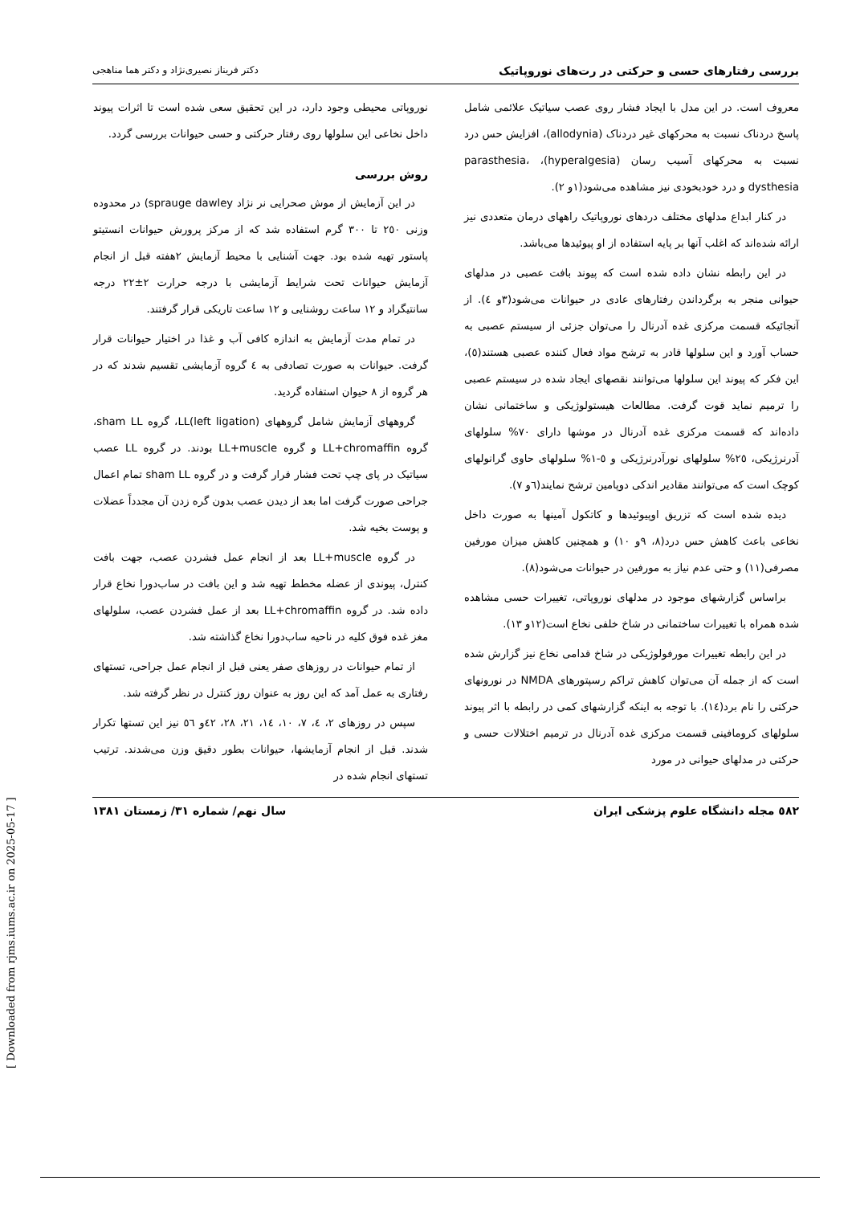بررسی رفتارهای حسی و حرکتی در رت‌های نوروپاتیک دکتر فریناز نصیری‌نژاد و دکتر هما مناهجی
معروف است. در این مدل با ایجاد فشار روی عصب سیاتیک علائمی شامل پاسخ دردناک نسبت به محرکهای غیر دردناک (allodynia)، افزایش حس درد نسبت به محرکهای آسیب رسان (hyperalgesia)، parasthesia، dysthesia و درد خودبخودی نیز مشاهده می‌شود(۱و ۲).
در کنار ابداع مدلهای مختلف دردهای نوروپاتیک راههای درمان متعددی نیز ارائه شده‌اند که اغلب آنها بر پایه استفاده از او پیوئیدها می‌باشد.
در این رابطه نشان داده شده است که پیوند بافت عصبی در مدلهای حیوانی منجر به برگرداندن رفتارهای عادی در حیوانات می‌شود(۳و ٤). از آنجائیکه قسمت مرکزی غده آدرنال را می‌توان جزئی از سیستم عصبی به حساب آورد و این سلولها قادر به ترشح مواد فعال کننده عصبی هستند(٥)، این فکر که پیوند این سلولها می‌توانند نقصهای ایجاد شده در سیستم عصبی را ترمیم نماید قوت گرفت. مطالعات هیستولوژیکی و ساختمانی نشان داده‌اند که قسمت مرکزی غده آدرنال در موشها دارای ۷۰% سلولهای آدرنرژیکی، ۲٥% سلولهای نورآدرنرژیکی و ٥-۱% سلولهای حاوی گرانولهای کوچک است که می‌توانند مقادیر اندکی دوپامین ترشح نمایند(٦و ۷).
دیده شده است که تزریق اوپیوئیدها و کاتکول آمینها به صورت داخل نخاعی باعث کاهش حس درد(۸، ۹و ۱۰) و همچنین کاهش میزان مورفین مصرفی(۱۱) و حتی عدم نیاز به مورفین در حیوانات می‌شود(۸).
براساس گزارشهای موجود در مدلهای نوروپاتی، تغییرات حسی مشاهده شده همراه با تغییرات ساختمانی در شاخ خلفی نخاع است(۱۲و ۱۳).
در این رابطه تغییرات مورفولوژیکی در شاخ قدامی نخاع نیز گزارش شده است که از جمله آن می‌توان کاهش تراکم رسپتورهای NMDA در نورونهای حرکتی را نام برد(١٤). با توجه به اینکه گزارشهای کمی در رابطه با اثر پیوند سلولهای کرومافینی قسمت مرکزی غده آدرنال در ترمیم اختلالات حسی و حرکتی در مدلهای حیوانی در مورد
نوروپاتی محیطی وجود دارد، در این تحقیق سعی شده است تا اثرات پیوند داخل نخاعی این سلولها روی رفتار حرکتی و حسی حیوانات بررسی گردد.
روش بررسی
در این آزمایش از موش صحرایی نر نژاد sprauge dawley) در محدوده وزنی ۲٥۰ تا ۳۰۰ گرم استفاده شد که از مرکز پرورش حیوانات انستیتو پاستور تهیه شده بود. جهت آشنایی با محیط آزمایش ۲هفته قبل از انجام آزمایش حیوانات تحت شرایط آزمایشی با درجه حرارت ۲±۲۲ درجه سانتیگراد و ۱۲ ساعت روشنایی و ۱۲ ساعت تاریکی قرار گرفتند.
در تمام مدت آزمایش به اندازه کافی آب و غذا در اختیار حیوانات قرار گرفت. حیوانات به صورت تصادفی به ٤ گروه آزمایشی تقسیم شدند که در هر گروه از ۸ حیوان استفاده گردید.
گروههای آزمایش شامل گروههای LL(left ligation)، گروه sham LL، گروه LL+chromaffin و گروه LL+muscle بودند. در گروه LL عصب سیاتیک در پای چپ تحت فشار قرار گرفت و در گروه sham LL تمام اعمال جراحی صورت گرفت اما بعد از دیدن عصب بدون گره زدن آن مجدداً عضلات و پوست بخیه شد.
در گروه LL+muscle بعد از انجام عمل فشردن عصب، جهت بافت کنترل، پیوندی از عضله مخطط تهیه شد و این بافت در ساب‌دورا نخاع قرار داده شد. در گروه LL+chromaffin بعد از عمل فشردن عصب، سلولهای مغز غده فوق کلیه در ناحیه ساب‌دورا نخاع گذاشته شد.
از تمام حیوانات در روزهای صفر یعنی قبل از انجام عمل جراحی، تستهای رفتاری به عمل آمد که این روز به عنوان روز کنترل در نظر گرفته شد.
سپس در روزهای ۲، ٤، ۷، ۱۰، ١٤، ۲۱، ۲۸، ٤۲و ٥٦ نیز این تستها تکرار شدند. قبل از انجام آزمایشها، حیوانات بطور دقیق وزن می‌شدند. ترتیب تستهای انجام شده در
٥۸۲ مجله دانشگاه علوم پزشکی ایران سال نهم/ شماره ۳۱/ زمستان ۱۳۸۱
[ Downloaded from rjms.iums.ac.ir on 2025-05-17 ]